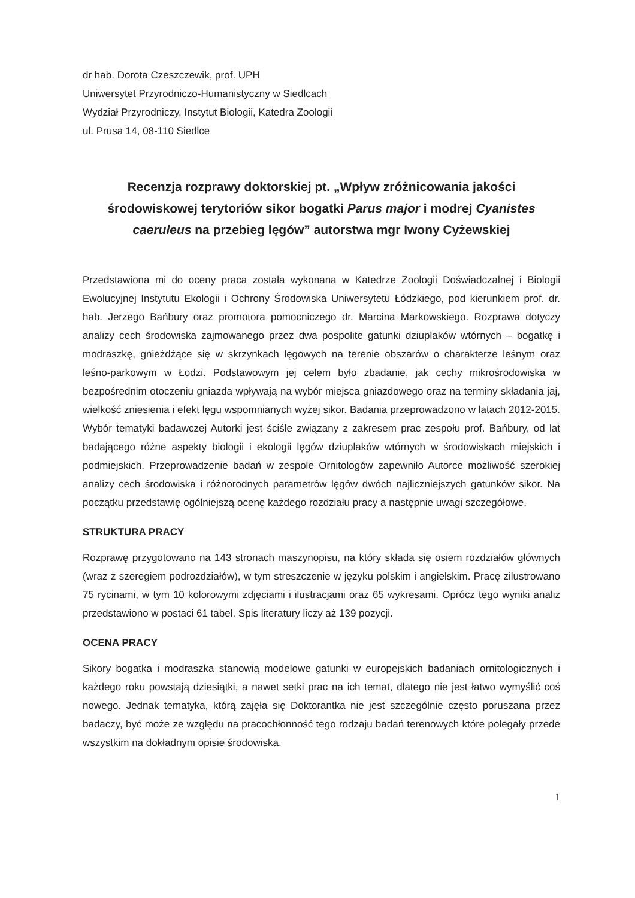dr hab. Dorota Czeszczewik, prof. UPH
Uniwersytet Przyrodniczo-Humanistyczny w Siedlcach
Wydział Przyrodniczy, Instytut Biologii, Katedra Zoologii
ul. Prusa 14, 08-110 Siedlce
Recenzja rozprawy doktorskiej pt. „Wpływ zróżnicowania jakości środowiskowej terytoriów sikor bogatki Parus major i modrej Cyanistes caeruleus na przebieg lęgów” autorstwa mgr Iwony Cyżewskiej
Przedstawiona mi do oceny praca została wykonana w Katedrze Zoologii Doświadczalnej i Biologii Ewolucyjnej Instytutu Ekologii i Ochrony Środowiska Uniwersytetu Łódzkiego, pod kierunkiem prof. dr. hab. Jerzego Bańbury oraz promotora pomocniczego dr. Marcina Markowskiego. Rozprawa dotyczy analizy cech środowiska zajmowanego przez dwa pospolite gatunki dziuplaków wtórnych – bogatkę i modraszkę, gnieżdżące się w skrzynkach lęgowych na terenie obszarów o charakterze leśnym oraz leśno-parkowym w Łodzi. Podstawowym jej celem było zbadanie, jak cechy mikrośrodowiska w bezpośrednim otoczeniu gniazda wpływają na wybór miejsca gniazdowego oraz na terminy składania jaj, wielkość zniesienia i efekt lęgu wspomnianych wyżej sikor. Badania przeprowadzono w latach 2012-2015. Wybór tematyki badawczej Autorki jest ściśle związany z zakresem prac zespołu prof. Bańbury, od lat badającego różne aspekty biologii i ekologii lęgów dziuplaków wtórnych w środowiskach miejskich i podmiejskich. Przeprowadzenie badań w zespole Ornitologów zapewniło Autorce możliwość szerokiej analizy cech środowiska i różnorodnych parametrów lęgów dwóch najliczniejszych gatunków sikor. Na początku przedstawię ogólniejszą ocenę każdego rozdziału pracy a następnie uwagi szczegółowe.
STRUKTURA PRACY
Rozprawę przygotowano na 143 stronach maszynopisu, na który składa się osiem rozdziałów głównych (wraz z szeregiem podrozdziałów), w tym streszczenie w języku polskim i angielskim. Pracę zilustrowano 75 rycinami, w tym 10 kolorowymi zdjęciami i ilustracjami oraz 65 wykresami. Oprócz tego wyniki analiz przedstawiono w postaci 61 tabel. Spis literatury liczy aż 139 pozycji.
OCENA PRACY
Sikory bogatka i modraszka stanowią modelowe gatunki w europejskich badaniach ornitologicznych i każdego roku powstają dziesiątki, a nawet setki prac na ich temat, dlatego nie jest łatwo wymyślić coś nowego. Jednak tematyka, którą zajęła się Doktorantka nie jest szczególnie często poruszana przez badaczy, być może ze względu na pracochłonność tego rodzaju badań terenowych które polegały przede wszystkim na dokładnym opisie środowiska.
1